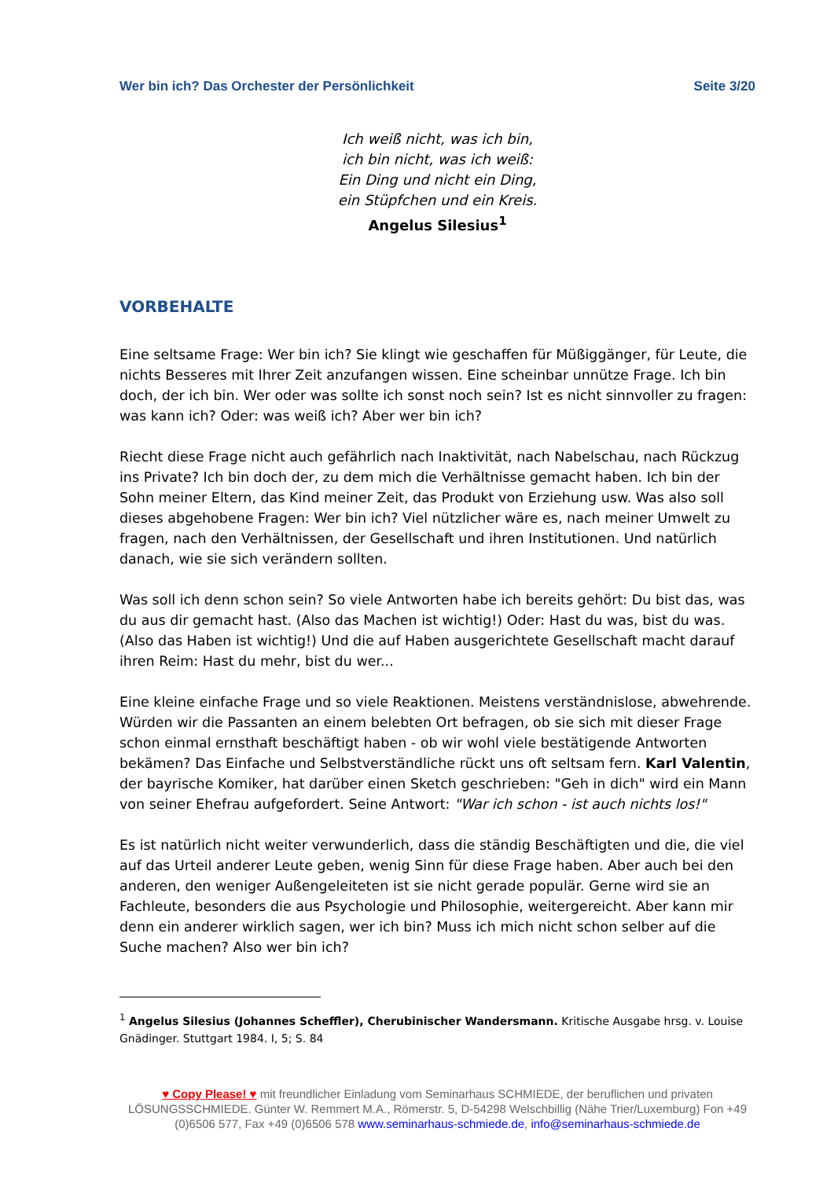Wer bin ich? Das Orchester der Persönlichkeit Seite 3/20
Ich weiß nicht, was ich bin,
ich bin nicht, was ich weiß:
Ein Ding und nicht ein Ding,
ein Stüpfchen und ein Kreis.
Angelus Silesius<sup>1</sup>
VORBEHALTE
Eine seltsame Frage: Wer bin ich? Sie klingt wie geschaffen für Müßiggänger, für Leute, die nichts Besseres mit Ihrer Zeit anzufangen wissen. Eine scheinbar unnütze Frage. Ich bin doch, der ich bin. Wer oder was sollte ich sonst noch sein? Ist es nicht sinnvoller zu fragen: was kann ich? Oder: was weiß ich? Aber wer bin ich?
Riecht diese Frage nicht auch gefährlich nach Inaktivität, nach Nabelschau, nach Rückzug ins Private? Ich bin doch der, zu dem mich die Verhältnisse gemacht haben. Ich bin der Sohn meiner Eltern, das Kind meiner Zeit, das Produkt von Erziehung usw. Was also soll dieses abgehobene Fragen: Wer bin ich? Viel nützlicher wäre es, nach meiner Umwelt zu fragen, nach den Verhältnissen, der Gesellschaft und ihren Institutionen. Und natürlich danach, wie sie sich verändern sollten.
Was soll ich denn schon sein? So viele Antworten habe ich bereits gehört: Du bist das, was du aus dir gemacht hast. (Also das Machen ist wichtig!) Oder: Hast du was, bist du was. (Also das Haben ist wichtig!) Und die auf Haben ausgerichtete Gesellschaft macht darauf ihren Reim: Hast du mehr, bist du wer...
Eine kleine einfache Frage und so viele Reaktionen. Meistens verständnislose, abwehrende. Würden wir die Passanten an einem belebten Ort befragen, ob sie sich mit dieser Frage schon einmal ernsthaft beschäftigt haben - ob wir wohl viele bestätigende Antworten bekämen? Das Einfache und Selbstverständliche rückt uns oft seltsam fern. Karl Valentin, der bayrische Komiker, hat darüber einen Sketch geschrieben: "Geh in dich" wird ein Mann von seiner Ehefrau aufgefordert. Seine Antwort: "War ich schon - ist auch nichts los!"
Es ist natürlich nicht weiter verwunderlich, dass die ständig Beschäftigten und die, die viel auf das Urteil anderer Leute geben, wenig Sinn für diese Frage haben. Aber auch bei den anderen, den weniger Außengeleiteten ist sie nicht gerade populär. Gerne wird sie an Fachleute, besonders die aus Psychologie und Philosophie, weitergereicht. Aber kann mir denn ein anderer wirklich sagen, wer ich bin? Muss ich mich nicht schon selber auf die Suche machen? Also wer bin ich?
<sup>1</sup> Angelus Silesius (Johannes Scheffler), Cherubinischer Wandersmann. Kritische Ausgabe hrsg. v. Louise Gnädinger. Stuttgart 1984. I, 5; S. 84
♥ Copy Please! ♥ mit freundlicher Einladung vom Seminarhaus SCHMIEDE, der beruflichen und privaten LÖSUNGSSCHMIEDE. Günter W. Remmert M.A., Römerstr. 5, D-54298 Welschbillig (Nähe Trier/Luxemburg) Fon +49 (0)6506 577, Fax +49 (0)6506 578 www.seminarhaus-schmiede.de, info@seminarhaus-schmiede.de